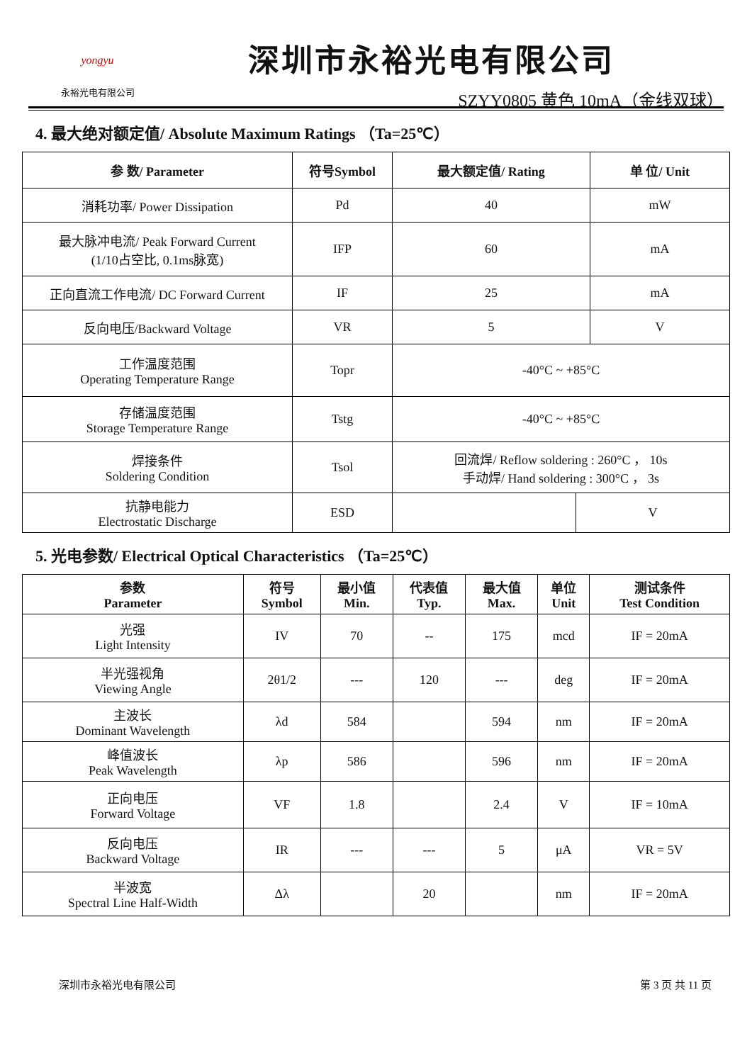yongyu
永裕光电有限公司
深圳市永裕光电有限公司
SZYY0805 黄色 10mA（金线双球）
4. 最大绝对额定值/ Absolute Maximum Ratings （Ta=25℃）
| 参 数/ Parameter | 符号Symbol | 最大额定值/ Rating | | 单 位/ Unit |
| --- | --- | --- | --- | --- |
| 消耗功率/ Power Dissipation | Pd | 40 | | mW |
| 最大脉冲电流/ Peak Forward Current (1/10占空比, 0.1ms脉宽) | IFP | 60 | | mA |
| 正向直流工作电流/ DC Forward Current | IF | 25 | | mA |
| 反向电压/Backward Voltage | VR | 5 | | V |
| 工作温度范围 Operating Temperature Range | Topr | -40°C ~ +85°C | | |
| 存储温度范围 Storage Temperature Range | Tstg | -40°C ~ +85°C | | |
| 焊接条件 Soldering Condition | Tsol | 回流焊/ Reflow soldering : 260°C ， 10s 手动焊/ Hand soldering : 300°C ， 3s | | |
| 抗静电能力 Electrostatic Discharge | ESD | | V | |
5. 光电参数/ Electrical Optical Characteristics （Ta=25℃）
| 参数 Parameter | 符号 Symbol | 最小值 Min. | 代表值 Typ. | 最大值 Max. | 单位 Unit | 测试条件 Test Condition |
| --- | --- | --- | --- | --- | --- | --- |
| 光强 Light Intensity | IV | 70 | -- | 175 | mcd | IF = 20mA |
| 半光强视角 Viewing Angle | 2θ1/2 | --- | 120 | --- | deg | IF = 20mA |
| 主波长 Dominant Wavelength | λd | 584 | | 594 | nm | IF = 20mA |
| 峰值波长 Peak Wavelength | λp | 586 | | 596 | nm | IF = 20mA |
| 正向电压 Forward Voltage | VF | 1.8 | | 2.4 | V | IF = 10mA |
| 反向电压 Backward Voltage | IR | --- | --- | 5 | μA | VR = 5V |
| 半波宽 Spectral Line Half-Width | Δλ | | 20 | | nm | IF = 20mA |
深圳市永裕光电有限公司 第 3 页 共 11 页